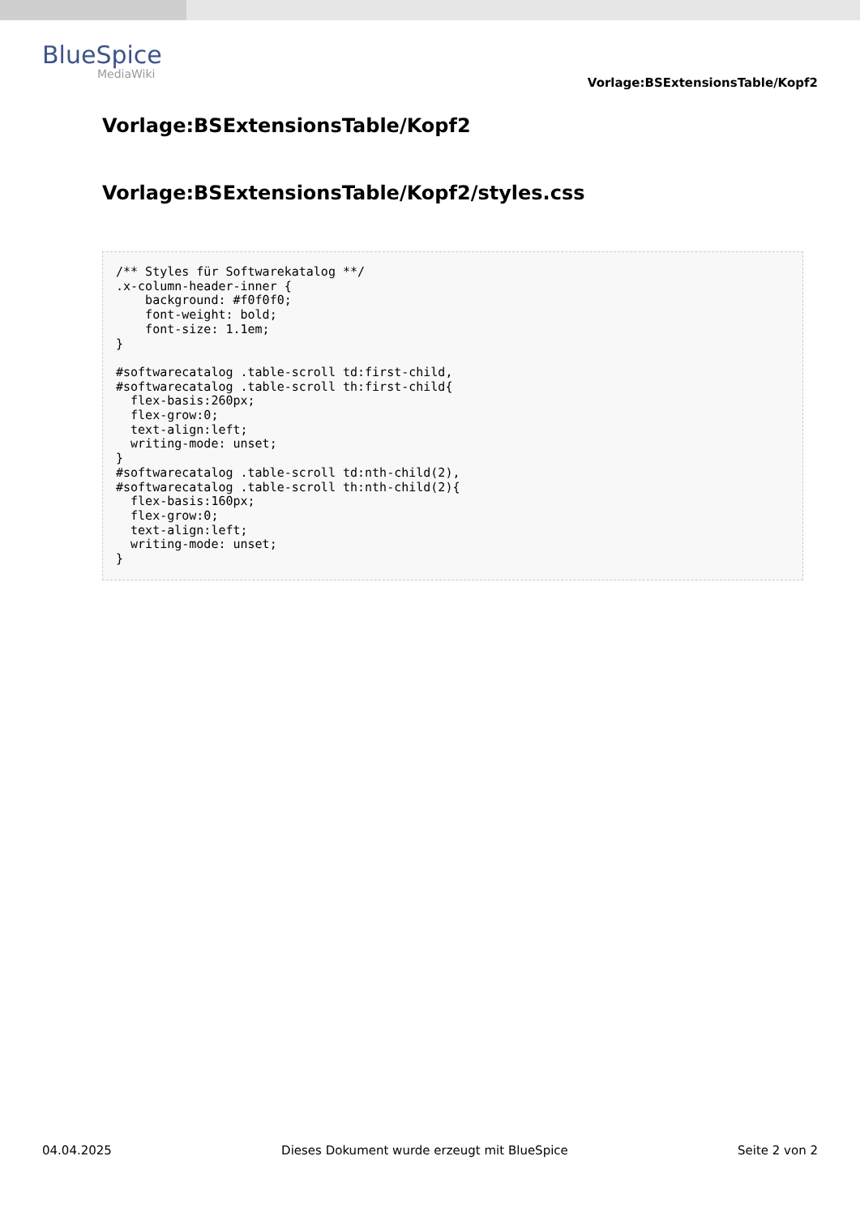BlueSpice
MediaWiki
Vorlage:BSExtensionsTable/Kopf2
Vorlage:BSExtensionsTable/Kopf2
Vorlage:BSExtensionsTable/Kopf2/styles.css
/** Styles für Softwarekatalog **/
.x-column-header-inner {
    background: #f0f0f0;
    font-weight: bold;
    font-size: 1.1em;
}

#softwarecatalog .table-scroll td:first-child,
#softwarecatalog .table-scroll th:first-child{
  flex-basis:260px;
  flex-grow:0;
  text-align:left;
  writing-mode: unset;
}
#softwarecatalog .table-scroll td:nth-child(2),
#softwarecatalog .table-scroll th:nth-child(2){
  flex-basis:160px;
  flex-grow:0;
  text-align:left;
  writing-mode: unset;
}
04.04.2025 Dieses Dokument wurde erzeugt mit BlueSpice Seite 2 von 2